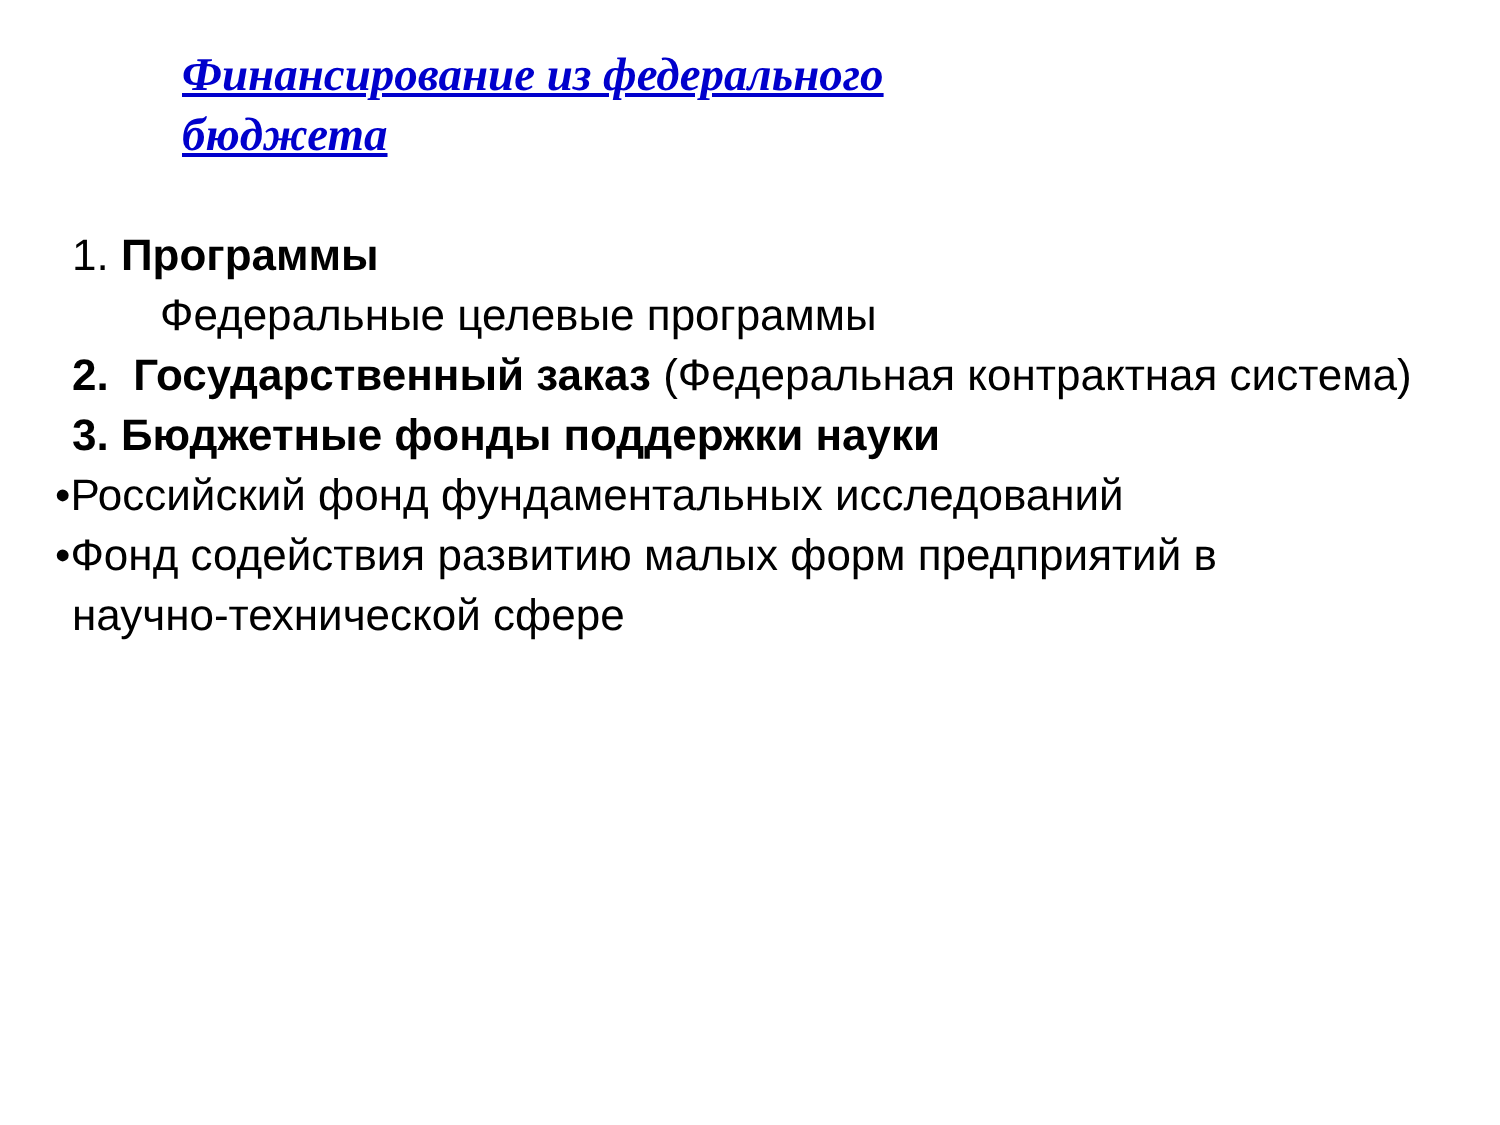Финансирование из федерального бюджета
1. Программы
Федеральные целевые программы
2. Государственный заказ (Федеральная контрактная система)
3. Бюджетные фонды поддержки науки
•Российский фонд фундаментальных исследований
•Фонд содействия развитию малых форм предприятий в
научно-технической сфере